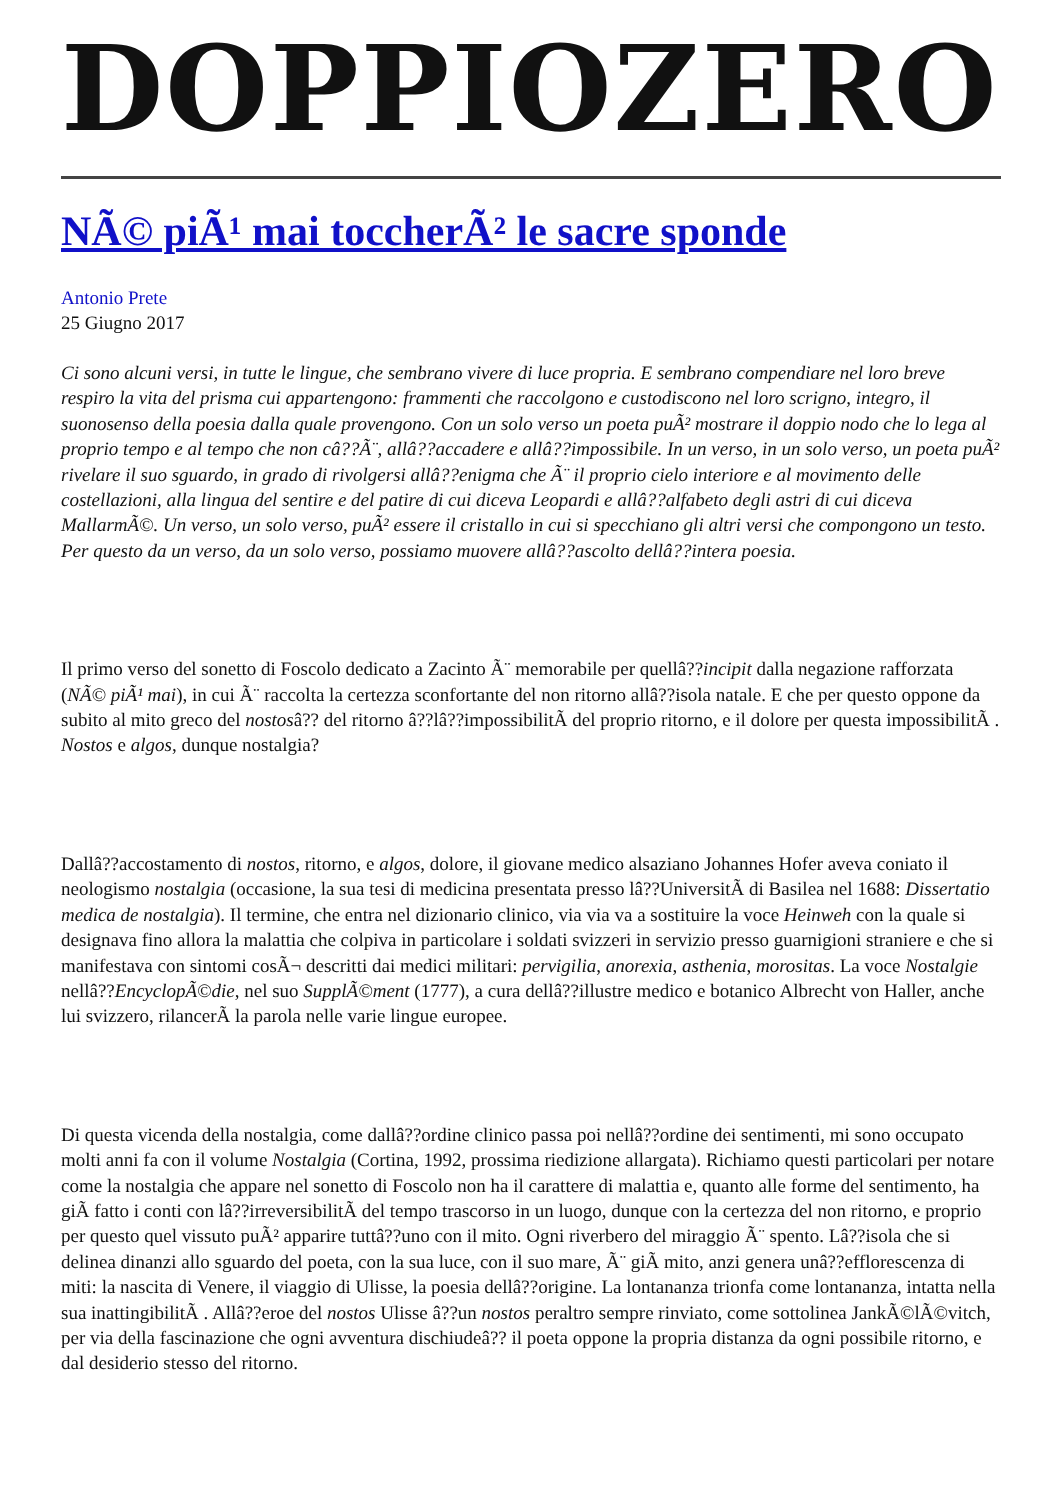DOPPIOZERO
NÃ© piÃ¹ mai toccherÃ² le sacre sponde
Antonio Prete
25 Giugno 2017
Ci sono alcuni versi, in tutte le lingue, che sembrano vivere di luce propria. E sembrano compendiare nel loro breve respiro la vita del prisma cui appartengono: frammenti che raccolgono e custodiscono nel loro scrigno, integro, il suonosenso della poesia dalla quale provengono. Con un solo verso un poeta puÃ² mostrare il doppio nodo che lo lega al proprio tempo e al tempo che non câ??Ã¨, allâ??accadere e allâ??impossibile. In un verso, in un solo verso, un poeta puÃ² rivelare il suo sguardo, in grado di rivolgersi allâ??enigma che Ã¨ il proprio cielo interiore e al movimento delle costellazioni, alla lingua del sentire e del patire di cui diceva Leopardi e allâ??alfabeto degli astri di cui diceva MallarmÃ©. Un verso, un solo verso, puÃ² essere il cristallo in cui si specchiano gli altri versi che compongono un testo. Per questo da un verso, da un solo verso, possiamo muovere allâ??ascolto dellâ??intera poesia.
Il primo verso del sonetto di Foscolo dedicato a Zacinto Ã¨ memorabile per quellâ??incipit dalla negazione rafforzata (NÃ© piÃ¹ mai), in cui Ã¨ raccolta la certezza sconfortante del non ritorno allâ??isola natale. E che per questo oppone da subito al mito greco del nostosâ?? del ritorno â??lâ??impossibilitÃ del proprio ritorno, e il dolore per questa impossibilitÃ . Nostos e algos, dunque nostalgia?
Dallâ??accostamento di nostos, ritorno, e algos, dolore, il giovane medico alsaziano Johannes Hofer aveva coniato il neologismo nostalgia (occasione, la sua tesi di medicina presentata presso lâ??UniversitÃ di Basilea nel 1688: Dissertatio medica de nostalgia). Il termine, che entra nel dizionario clinico, via via va a sostituire la voce Heinweh con la quale si designava fino allora la malattia che colpiva in particolare i soldati svizzeri in servizio presso guarnigioni straniere e che si manifestava con sintomi cosÃ¬ descritti dai medici militari: pervigilia, anorexia, asthenia, morositas. La voce Nostalgie nellâ??EncyclopÃ©die, nel suo SupplÃ©ment (1777), a cura dellâ??illustre medico e botanico Albrecht von Haller, anche lui svizzero, rilancerÃ la parola nelle varie lingue europee.
Di questa vicenda della nostalgia, come dallâ??ordine clinico passa poi nellâ??ordine dei sentimenti, mi sono occupato molti anni fa con il volume Nostalgia (Cortina, 1992, prossima riedizione allargata). Richiamo questi particolari per notare come la nostalgia che appare nel sonetto di Foscolo non ha il carattere di malattia e, quanto alle forme del sentimento, ha giÃ fatto i conti con lâ??irreversibilitÃ del tempo trascorso in un luogo, dunque con la certezza del non ritorno, e proprio per questo quel vissuto puÃ² apparire tuttâ??uno con il mito. Ogni riverbero del miraggio Ã¨ spento. Lâ??isola che si delinea dinanzi allo sguardo del poeta, con la sua luce, con il suo mare, Ã¨ giÃ mito, anzi genera unâ??efflorescenza di miti: la nascita di Venere, il viaggio di Ulisse, la poesia dellâ??origine. La lontananza trionfa come lontananza, intatta nella sua inattingibilitÃ . Allâ??eroe del nostos Ulisse â??un nostos peraltro sempre rinviato, come sottolinea JankÃ©lÃ©vitch, per via della fascinazione che ogni avventura dischiudeâ?? il poeta oppone la propria distanza da ogni possibile ritorno, e dal desiderio stesso del ritorno.